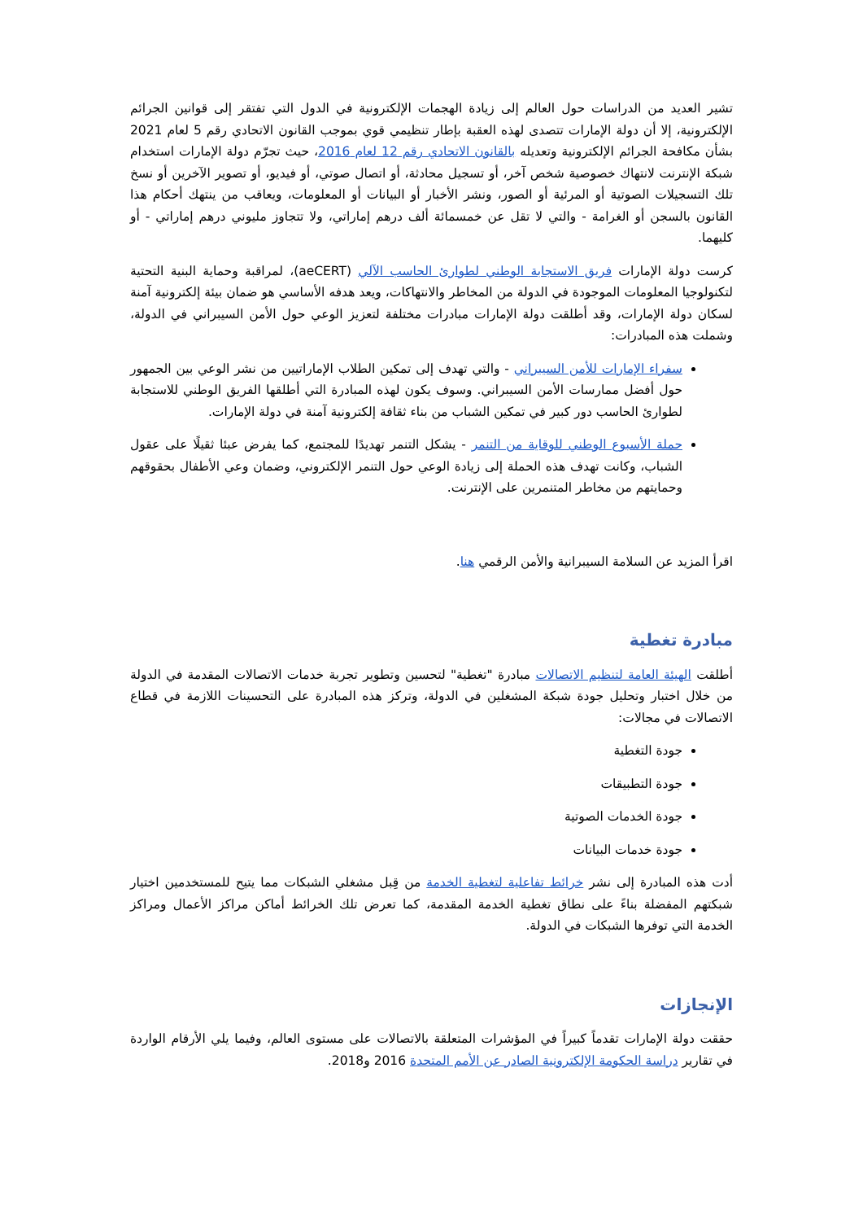تشير العديد من الدراسات حول العالم إلى زيادة الهجمات الإلكترونية في الدول التي تفتقر إلى قوانين الجرائم الإلكترونية، إلا أن دولة الإمارات تتصدى لهذه العقبة بإطار تنظيمي قوي بموجب القانون الاتحادي رقم 5 لعام 2021 بشأن مكافحة الجرائم الإلكترونية وتعديله بالقانون الاتحادي رقم 12 لعام 2016، حيث تجرّم دولة الإمارات استخدام شبكة الإنترنت لانتهاك خصوصية شخص آخر، أو تسجيل محادثة، أو اتصال صوتي، أو فيديو، أو تصوير الآخرين أو نسخ تلك التسجيلات الصوتية أو المرئية أو الصور، ونشر الأخبار أو البيانات أو المعلومات، ويعاقب من ينتهك أحكام هذا القانون بالسجن أو الغرامة - والتي لا تقل عن خمسمائة ألف درهم إماراتي، ولا تتجاوز مليوني درهم إماراتي - أو كليهما.
كرست دولة الإمارات فريق الاستجابة الوطني لطوارئ الحاسب الآلي (aeCERT)، لمراقبة وحماية البنية التحتية لتكنولوجيا المعلومات الموجودة في الدولة من المخاطر والانتهاكات، ويعد هدفه الأساسي هو ضمان بيئة إلكترونية آمنة لسكان دولة الإمارات، وقد أطلقت دولة الإمارات مبادرات مختلفة لتعزيز الوعي حول الأمن السيبراني في الدولة، وشملت هذه المبادرات:
سفراء الإمارات للأمن السيبراني - والتي تهدف إلى تمكين الطلاب الإماراتيين من نشر الوعي بين الجمهور حول أفضل ممارسات الأمن السيبراني. وسوف يكون لهذه المبادرة التي أطلقها الفريق الوطني للاستجابة لطوارئ الحاسب دور كبير في تمكين الشباب من بناء ثقافة إلكترونية آمنة في دولة الإمارات.
حملة الأسبوع الوطني للوقاية من التنمر - يشكل التنمر تهديدًا للمجتمع، كما يفرض عبئا ثقيلًا على عقول الشباب، وكانت تهدف هذه الحملة إلى زيادة الوعي حول التنمر الإلكتروني، وضمان وعي الأطفال بحقوقهم وحمايتهم من مخاطر المتنمرين على الإنترنت.
اقرأ المزيد عن السلامة السيبرانية والأمن الرقمي هنا.
مبادرة تغطية
أطلقت الهيئة العامة لتنظيم الاتصالات مبادرة "تغطية" لتحسين وتطوير تجربة خدمات الاتصالات المقدمة في الدولة من خلال اختبار وتحليل جودة شبكة المشغلين في الدولة، وتركز هذه المبادرة على التحسينات اللازمة في قطاع الاتصالات في مجالات:
جودة التغطية
جودة التطبيقات
جودة الخدمات الصوتية
جودة خدمات البيانات
أدت هذه المبادرة إلى نشر خرائط تفاعلية لتغطية الخدمة من قِبل مشغلي الشبكات مما يتيح للمستخدمين اختيار شبكتهم المفضلة بناءً على نطاق تغطية الخدمة المقدمة، كما تعرض تلك الخرائط أماكن مراكز الأعمال ومراكز الخدمة التي توفرها الشبكات في الدولة.
الإنجازات
حققت دولة الإمارات تقدماً كبيراً في المؤشرات المتعلقة بالاتصالات على مستوى العالم، وفيما يلي الأرقام الواردة في تقارير دراسة الحكومة الإلكترونية الصادر عن الأمم المتحدة 2016 و2018.